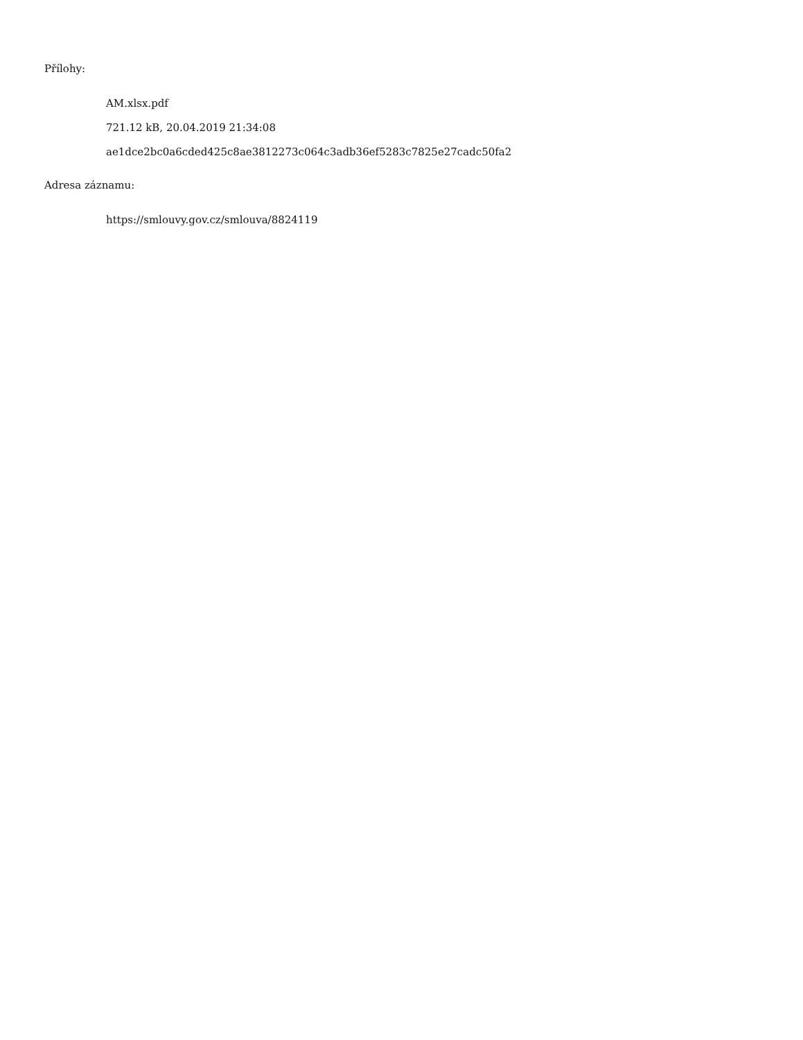Přílohy:
AM.xlsx.pdf
721.12 kB, 20.04.2019 21:34:08
ae1dce2bc0a6cded425c8ae3812273c064c3adb36ef5283c7825e27cadc50fa2
Adresa záznamu:
https://smlouvy.gov.cz/smlouva/8824119